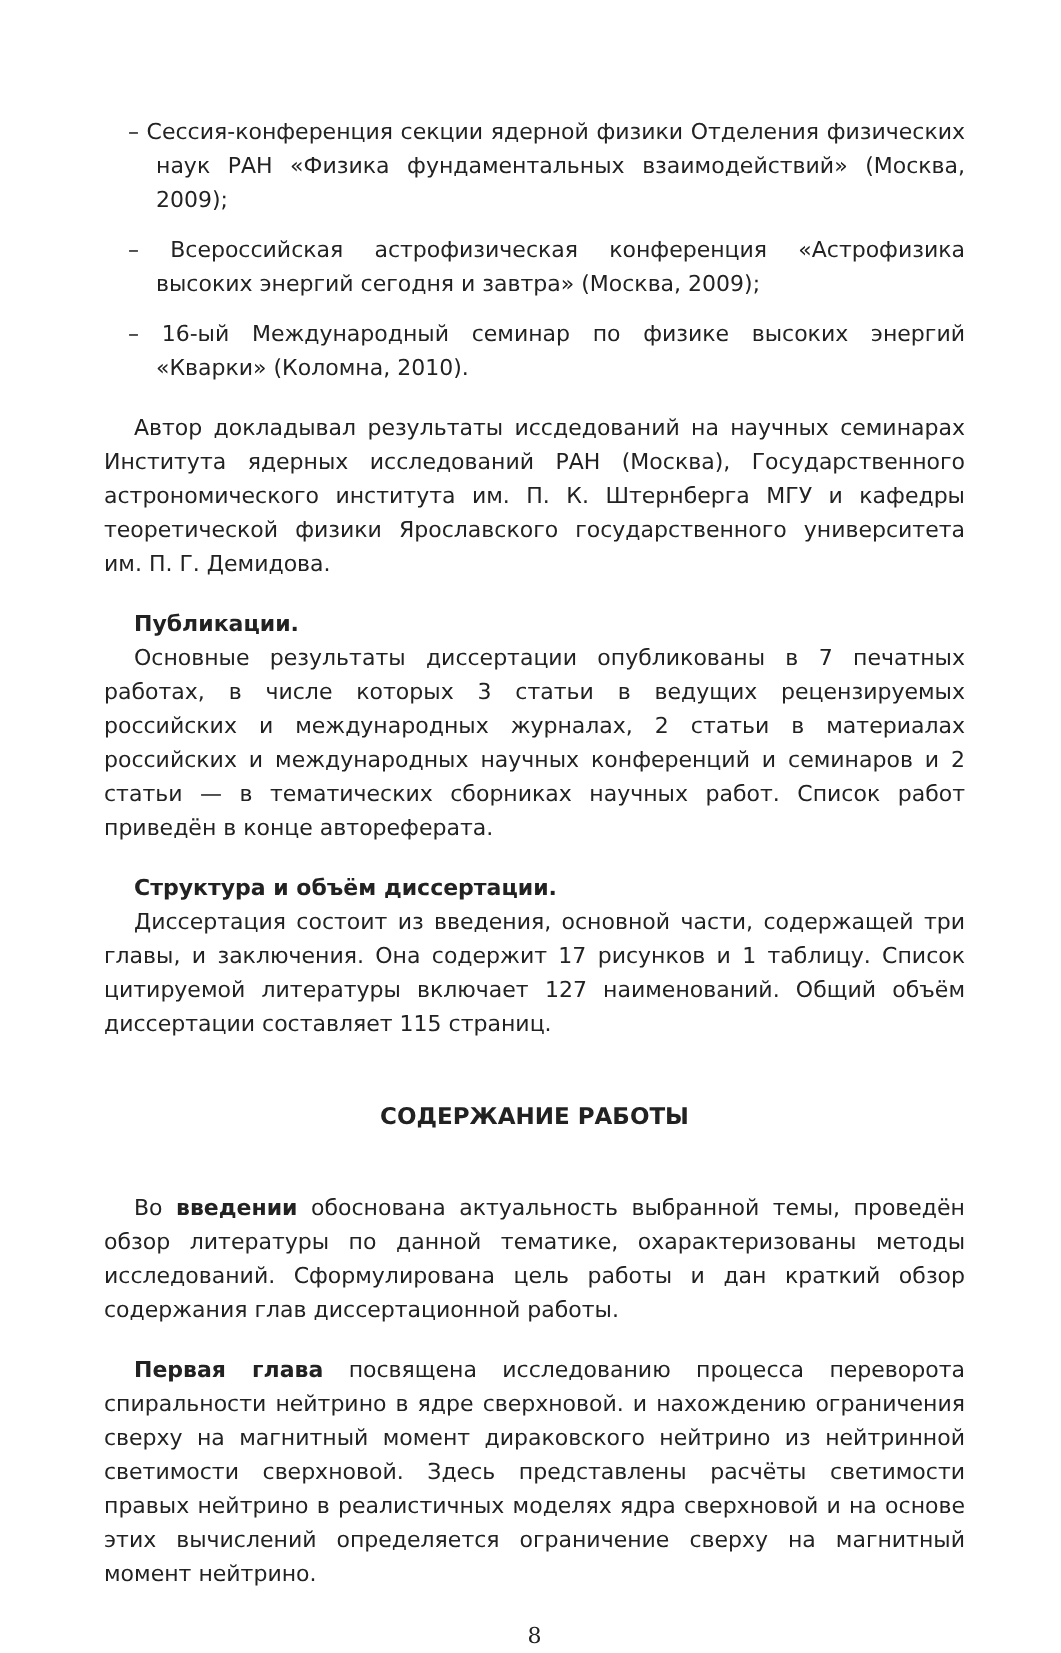– Сессия-конференция секции ядерной физики Отделения физических наук РАН «Физика фундаментальных взаимодействий» (Москва, 2009);
– Всероссийская астрофизическая конференция «Астрофизика высоких энергий сегодня и завтра» (Москва, 2009);
– 16-ый Международный семинар по физике высоких энергий «Кварки» (Коломна, 2010).
Автор докладывал результаты иссдедований на научных семинарах Института ядерных исследований РАН (Москва), Государственного астрономического института им. П. К. Штернберга МГУ и кафедры теоретической физики Ярославского государственного университета им. П. Г. Демидова.
Публикации.
Основные результаты диссертации опубликованы в 7 печатных работах, в числе которых 3 статьи в ведущих рецензируемых российских и международных журналах, 2 статьи в материалах российских и международных научных конференций и семинаров и 2 статьи — в тематических сборниках научных работ. Список работ приведён в конце автореферата.
Структура и объём диссертации.
Диссертация состоит из введения, основной части, содержащей три главы, и заключения. Она содержит 17 рисунков и 1 таблицу. Список цитируемой литературы включает 127 наименований. Общий объём диссертации составляет 115 страниц.
СОДЕРЖАНИЕ РАБОТЫ
Во введении обоснована актуальность выбранной темы, проведён обзор литературы по данной тематике, охарактеризованы методы исследований. Сформулирована цель работы и дан краткий обзор содержания глав диссертационной работы.
Первая глава посвящена исследованию процесса переворота спиральности нейтрино в ядре сверхновой. и нахождению ограничения сверху на магнитный момент дираковского нейтрино из нейтринной светимости сверхновой. Здесь представлены расчёты светимости правых нейтрино в реалистичных моделях ядра сверхновой и на основе этих вычислений определяется ограничение сверху на магнитный момент нейтрино.
8